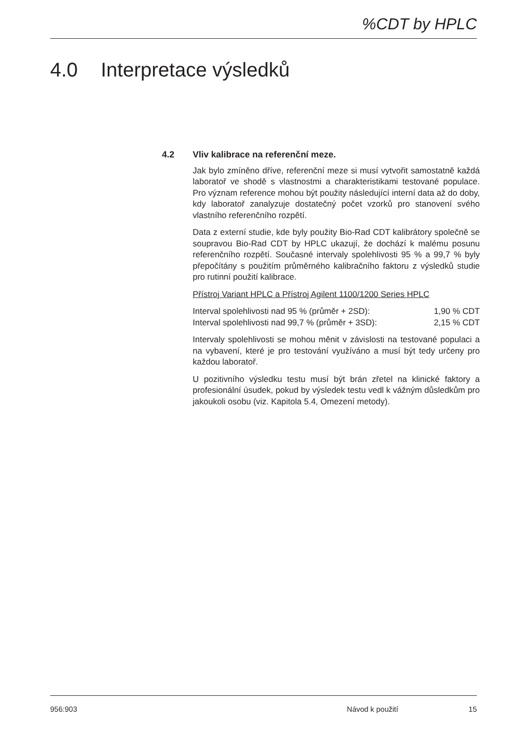%CDT by HPLC
4.0 Interpretace výsledků
4.2 Vliv kalibrace na referenční meze.
Jak bylo zmíněno dříve, referenční meze si musí vytvořit samostatně každá laboratoř ve shodě s vlastnostmi a charakteristikami testované populace. Pro význam reference mohou být použity následující interní data až do doby, kdy laboratoř zanalyzuje dostatečný počet vzorků pro stanovení svého vlastního referenčního rozpětí.
Data z externí studie, kde byly použity Bio-Rad CDT kalibrátory společně se soupravou Bio-Rad CDT by HPLC ukazují, že dochází k malému posunu referenčního rozpětí. Současné intervaly spolehlivosti 95 % a 99,7 % byly přepočítány s použitím průměrného kalibračního faktoru z výsledků studie pro rutinní použití kalibrace.
Přístroj Variant HPLC a Přístroj Agilent 1100/1200 Series HPLC
| Interval spolehlivosti nad 95 % (průměr + 2SD): | 1,90 % CDT |
| Interval spolehlivosti nad 99,7 % (průměr + 3SD): | 2,15 % CDT |
Intervaly spolehlivosti se mohou měnit v závislosti na testované populaci a na vybavení, které je pro testování využíváno a musí být tedy určeny pro každou laboratoř.
U pozitivního výsledku testu musí být brán zřetel na klinické faktory a profesionální úsudek, pokud by výsledek testu vedl k vážným důsledkům pro jakoukoli osobu (viz. Kapitola 5.4, Omezení metody).
956:903 Návod k použití 15